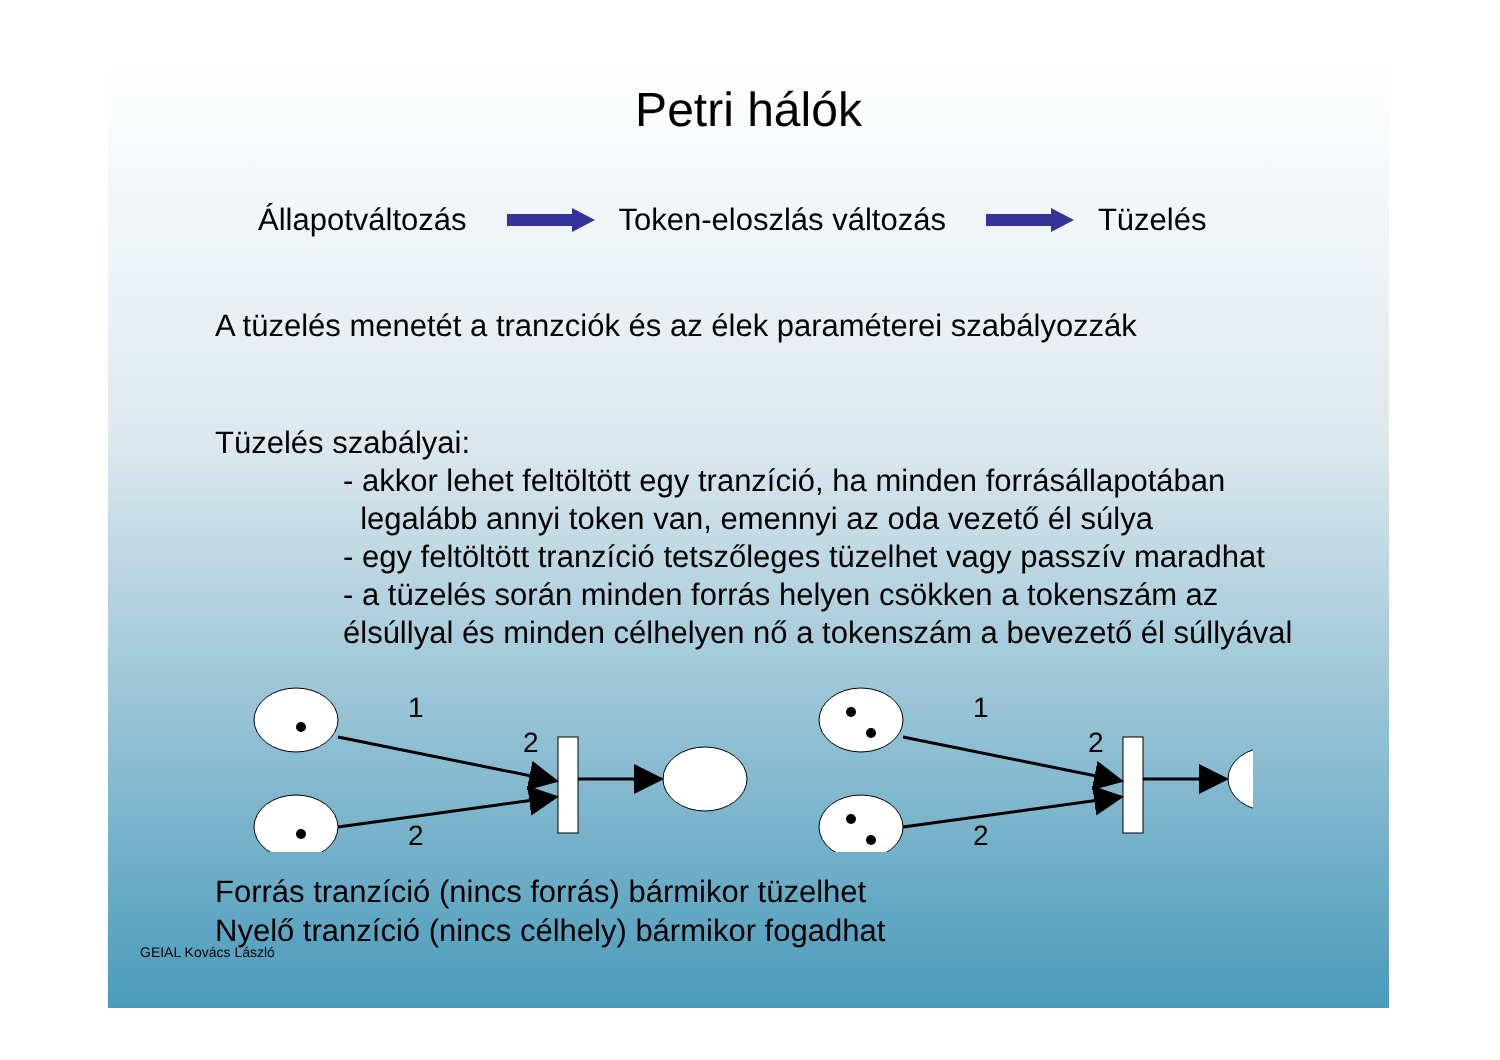Petri hálók
Állapotváltozás Token-eloszlás változás Tüzelés
A tüzelés menetét a tranzciók és az élek paraméterei szabályozzák
Tüzelés szabályai:
- akkor lehet feltöltött egy tranzíció, ha minden forrásállapotában
legalább annyi token van, emennyi az oda vezető él súlya
- egy feltöltött tranzíció tetszőleges tüzelhet vagy passzív maradhat
- a tüzelés során minden forrás helyen csökken a tokenszám az
élsúllyal és minden célhelyen nő a tokenszám a bevezető él súllyával
1
2
2
1
2
2
Forrás tranzíció (nincs forrás) bármikor tüzelhet
Nyelő tranzíció (nincs célhely) bármikor fogadhat
GEIAL Kovács László